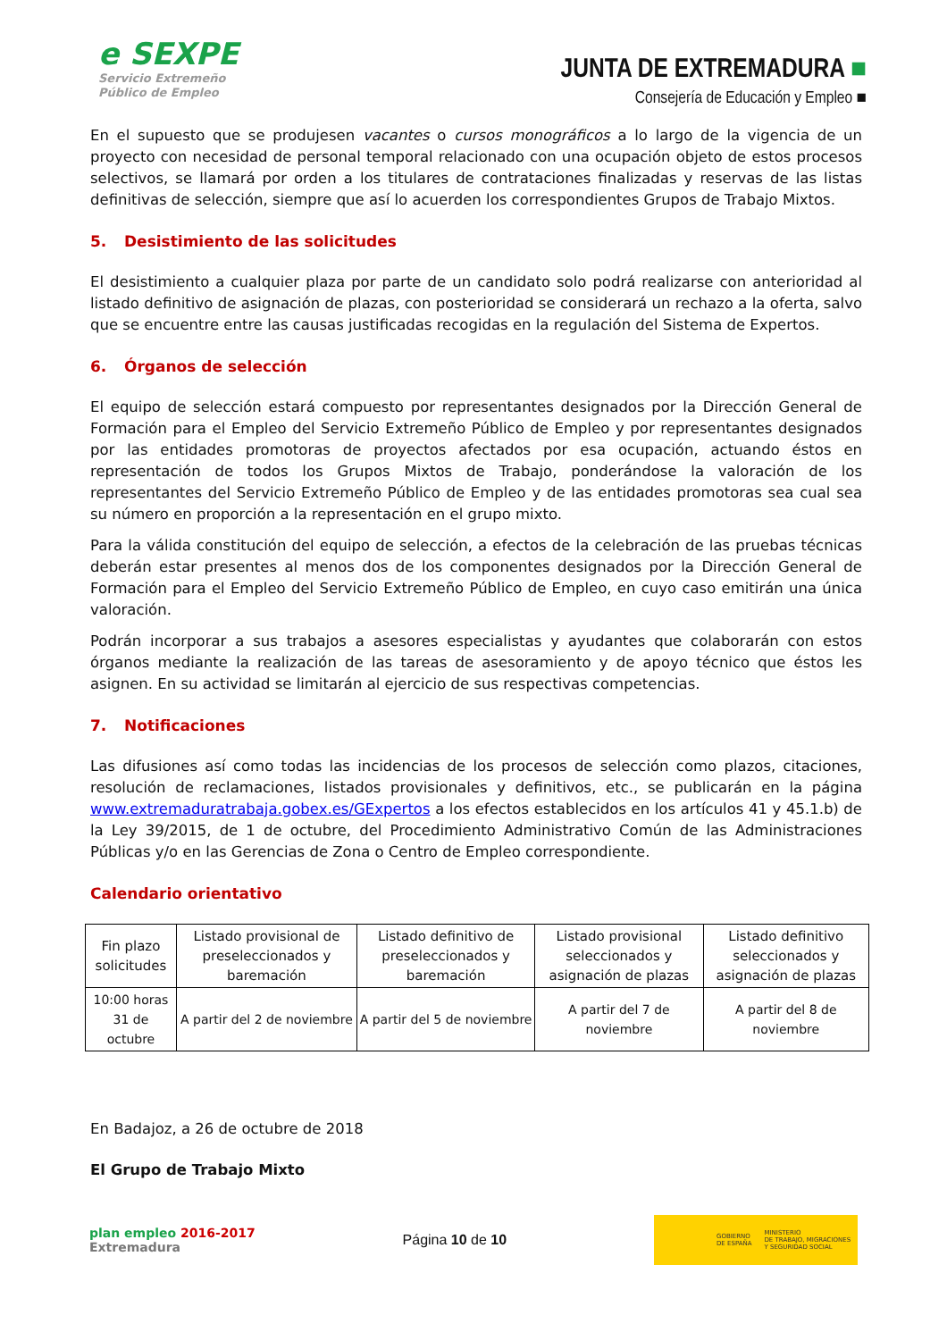e SEXPE
Servicio Extremeño
Público de Empleo
JUNTA DE EXTREMADURA ■
Consejería de Educación y Empleo ■
En el supuesto que se produjesen vacantes o cursos monográficos a lo largo de la vigencia de un proyecto con necesidad de personal temporal relacionado con una ocupación objeto de estos procesos selectivos, se llamará por orden a los titulares de contrataciones finalizadas y reservas de las listas definitivas de selección, siempre que así lo acuerden los correspondientes Grupos de Trabajo Mixtos.
5. Desistimiento de las solicitudes
El desistimiento a cualquier plaza por parte de un candidato solo podrá realizarse con anterioridad al listado definitivo de asignación de plazas, con posterioridad se considerará un rechazo a la oferta, salvo que se encuentre entre las causas justificadas recogidas en la regulación del Sistema de Expertos.
6. Órganos de selección
El equipo de selección estará compuesto por representantes designados por la Dirección General de Formación para el Empleo del Servicio Extremeño Público de Empleo y por representantes designados por las entidades promotoras de proyectos afectados por esa ocupación, actuando éstos en representación de todos los Grupos Mixtos de Trabajo, ponderándose la valoración de los representantes del Servicio Extremeño Público de Empleo y de las entidades promotoras sea cual sea su número en proporción a la representación en el grupo mixto.
Para la válida constitución del equipo de selección, a efectos de la celebración de las pruebas técnicas deberán estar presentes al menos dos de los componentes designados por la Dirección General de Formación para el Empleo del Servicio Extremeño Público de Empleo, en cuyo caso emitirán una única valoración.
Podrán incorporar a sus trabajos a asesores especialistas y ayudantes que colaborarán con estos órganos mediante la realización de las tareas de asesoramiento y de apoyo técnico que éstos les asignen. En su actividad se limitarán al ejercicio de sus respectivas competencias.
7. Notificaciones
Las difusiones así como todas las incidencias de los procesos de selección como plazos, citaciones, resolución de reclamaciones, listados provisionales y definitivos, etc., se publicarán en la página www.extremaduratrabaja.gobex.es/GExpertos a los efectos establecidos en los artículos 41 y 45.1.b) de la Ley 39/2015, de 1 de octubre, del Procedimiento Administrativo Común de las Administraciones Públicas y/o en las Gerencias de Zona o Centro de Empleo correspondiente.
Calendario orientativo
| Fin plazo solicitudes | Listado provisional de preseleccionados y baremación | Listado definitivo de preseleccionados y baremación | Listado provisional seleccionados y asignación de plazas | Listado definitivo seleccionados y asignación de plazas |
| 10:00 horas 31 de octubre | A partir del 2 de noviembre | A partir del 5 de noviembre | A partir del 7 de noviembre | A partir del 8 de noviembre |
En Badajoz, a 26 de octubre de 2018
El Grupo de Trabajo Mixto
plan empleo 2016-2017
Extremadura
Página 10 de 10
GOBIERNO
DE ESPAÑA MINISTERIO
DE TRABAJO, MIGRACIONES
Y SEGURIDAD SOCIAL